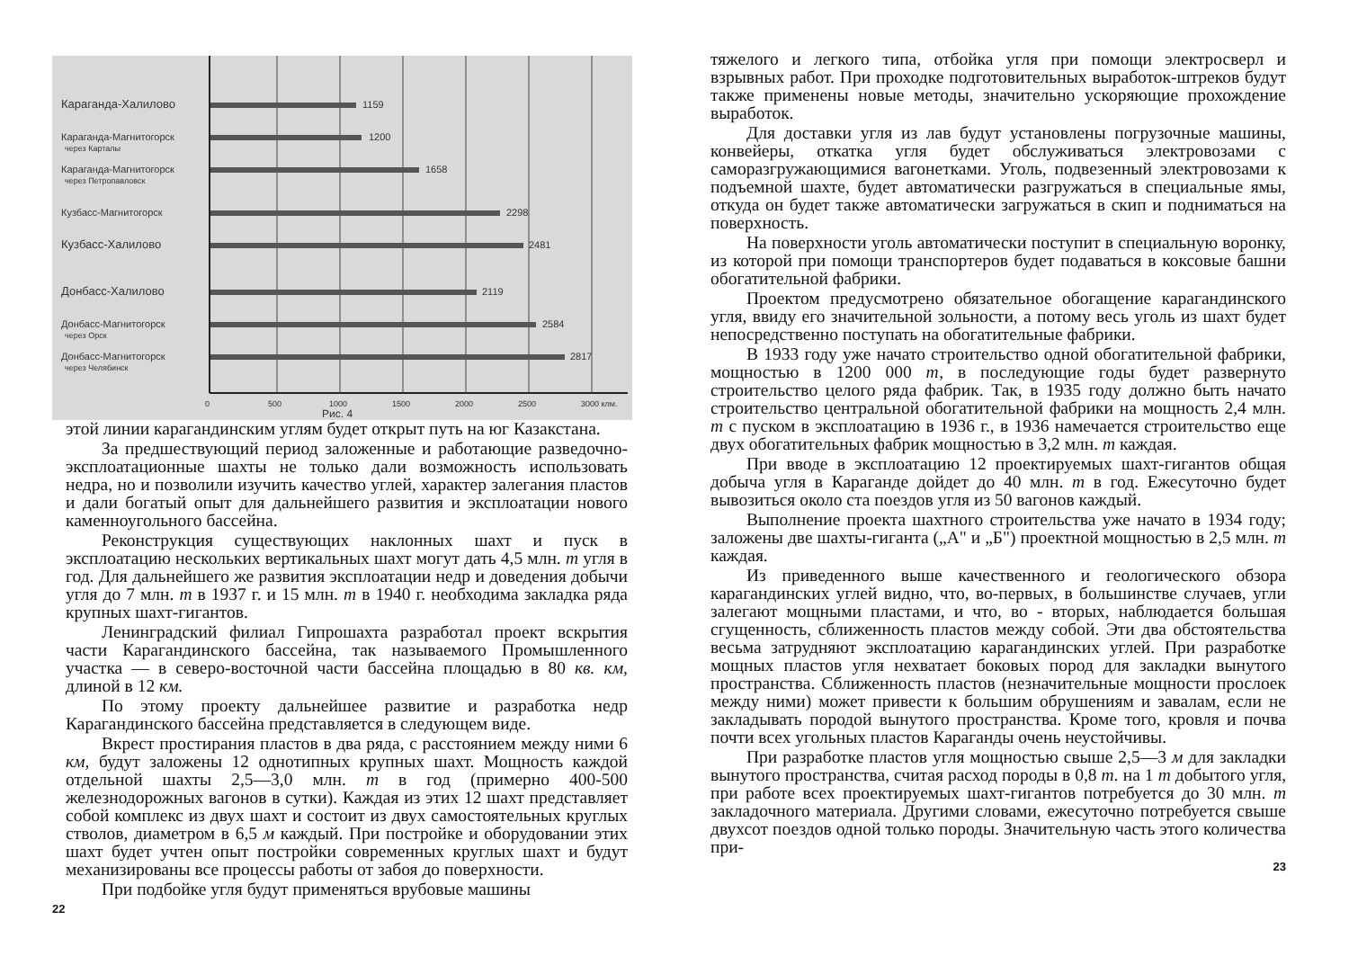Караганда-Халилово
1159
Караганда-Магнитогорск
через Карталы
1200
Караганда-Магнитогорск
через Петропавловск
1658
Кузбасс-Магнитогорск
2298
Кузбасс-Халилово
2481
Донбасс-Халилово
2119
Донбасс-Магнитогорск
через Орск
2584
Донбасс-Магнитогорск
через Челябинск
2817
0
500
1000
1500
2000
2500
3000 клм.
Рис. 4
этой линии карагандинским углям будет открыт путь на юг Казакстана.
За предшествующий период заложенные и работающие разведочно-эксплоатационные шахты не только дали возможность использовать недра, но и позволили изучить качество углей, характер залегания пластов и дали богатый опыт для дальнейшего развития и эксплоатации нового каменноугольного бассейна.
Реконструкция существующих наклонных шахт и пуск в эксплоатацию нескольких вертикальных шахт могут дать 4,5 млн. т угля в год. Для дальнейшего же развития эксплоатации недр и доведения добычи угля до 7 млн. т в 1937 г. и 15 млн. т в 1940 г. необходима закладка ряда крупных шахт-гигантов.
Ленинградский филиал Гипрошахта разработал проект вскрытия части Карагандинского бассейна, так называемого Промышленного участка — в северо-восточной части бассейна площадью в 80 кв. км, длиной в 12 км.
По этому проекту дальнейшее развитие и разработка недр Карагандинского бассейна представляется в следующем виде.
Вкрест простирания пластов в два ряда, с расстоянием между ними 6 км, будут заложены 12 однотипных крупных шахт. Мощность каждой отдельной шахты 2,5—3,0 млн. т в год (примерно 400-500 железнодорожных вагонов в сутки). Каждая из этих 12 шахт представляет собой комплекс из двух шахт и состоит из двух самостоятельных круглых стволов, диаметром в 6,5 м каждый. При постройке и оборудовании этих шахт будет учтен опыт постройки современных круглых шахт и будут механизированы все процессы работы от забоя до поверхности.
При подбойке угля будут применяться врубовые машины
22
тяжелого и легкого типа, отбойка угля при помощи электросверл и взрывных работ. При проходке подготовительных выработок-штреков будут также применены новые методы, значительно ускоряющие прохождение выработок.
Для доставки угля из лав будут установлены погрузочные машины, конвейеры, откатка угля будет обслуживаться электровозами с саморазгружающимися вагонетками. Уголь, подвезенный электровозами к подъемной шахте, будет автоматически разгружаться в специальные ямы, откуда он будет также автоматически загружаться в скип и подниматься на поверхность.
На поверхности уголь автоматически поступит в специальную воронку, из которой при помощи транспортеров будет подаваться в коксовые башни обогатительной фабрики.
Проектом предусмотрено обязательное обогащение карагандинского угля, ввиду его значительной зольности, а потому весь уголь из шахт будет непосредственно поступать на обогатительные фабрики.
В 1933 году уже начато строительство одной обогатительной фабрики, мощностью в 1200 000 т, в последующие годы будет развернуто строительство целого ряда фабрик. Так, в 1935 году должно быть начато строительство центральной обогатительной фабрики на мощность 2,4 млн. т с пуском в эксплоатацию в 1936 г., в 1936 намечается строительство еще двух обогатительных фабрик мощностью в 3,2 млн. т каждая.
При вводе в эксплоатацию 12 проектируемых шахт-гигантов общая добыча угля в Караганде дойдет до 40 млн. т в год. Ежесуточно будет вывозиться около ста поездов угля из 50 вагонов каждый.
Выполнение проекта шахтного строительства уже начато в 1934 году; заложены две шахты-гиганта („А" и „Б") проектной мощностью в 2,5 млн. т каждая.
Из приведенного выше качественного и геологического обзора карагандинских углей видно, что, во-первых, в большинстве случаев, угли залегают мощными пластами, и что, во - вторых, наблюдается большая сгущенность, сближенность пластов между собой. Эти два обстоятельства весьма затрудняют эксплоатацию карагандинских углей. При разработке мощных пластов угля нехватает боковых пород для закладки вынутого пространства. Сближенность пластов (незначительные мощности прослоек между ними) может привести к большим обрушениям и завалам, если не закладывать породой вынутого пространства. Кроме того, кровля и почва почти всех угольных пластов Караганды очень неустойчивы.
При разработке пластов угля мощностью свыше 2,5—3 м для закладки вынутого пространства, считая расход породы в 0,8 т. на 1 т добытого угля, при работе всех проектируемых шахт-гигантов потребуется до 30 млн. т закладочного материала. Другими словами, ежесуточно потребуется свыше двухсот поездов одной только породы. Значительную часть этого количества при-
23